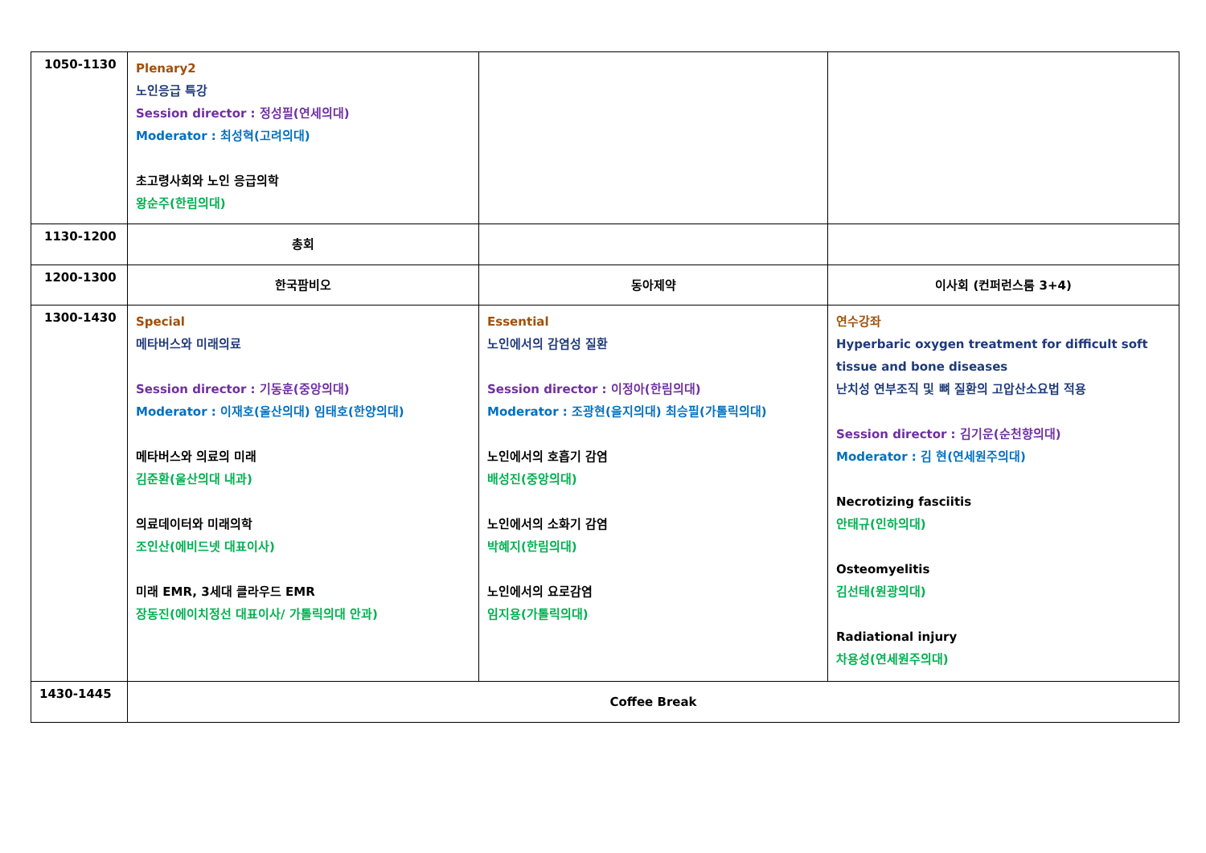| 1050-1130 | Plenary2 노인응급 특강 Session director : 정성필(연세의대) Moderator : 최성혁(고려의대) 초고령사회와 노인 응급의학 왕순주(한림의대) | | |
| 1130-1200 | 총회 | | |
| 1200-1300 | 한국팜비오 | 동아제약 | 이사회 (컨퍼런스룸 3+4) |
| 1300-1430 | Special 메타버스와 미래의료 Session director : 기동훈(중앙의대) Moderator : 이재호(울산의대) 임태호(한양의대) 메타버스와 의료의 미래 김준환(울산의대 내과) 의료데이터와 미래의학 조인산(에비드넷 대표이사) 미래 EMR, 3세대 클라우드 EMR 장동진(에이치정선 대표이사/ 가톨릭의대 안과) | Essential 노인에서의 감염성 질환 Session director : 이정아(한림의대) Moderator : 조광현(을지의대) 최승필(가톨릭의대) 노인에서의 호흡기 감염 배성진(중앙의대) 노인에서의 소화기 감염 박혜지(한림의대) 노인에서의 요로감염 임지용(가톨릭의대) | 연수강좌 Hyperbaric oxygen treatment for difficult soft tissue and bone diseases 난치성 연부조직 및 뼈 질환의 고압산소요법 적용 Session director : 김기운(순천향의대) Moderator : 김 현(연세원주의대) Necrotizing fasciitis 안태규(인하의대) Osteomyelitis 김선태(원광의대) Radiational injury 차용성(연세원주의대) |
| 1430-1445 | Coffee Break | | |